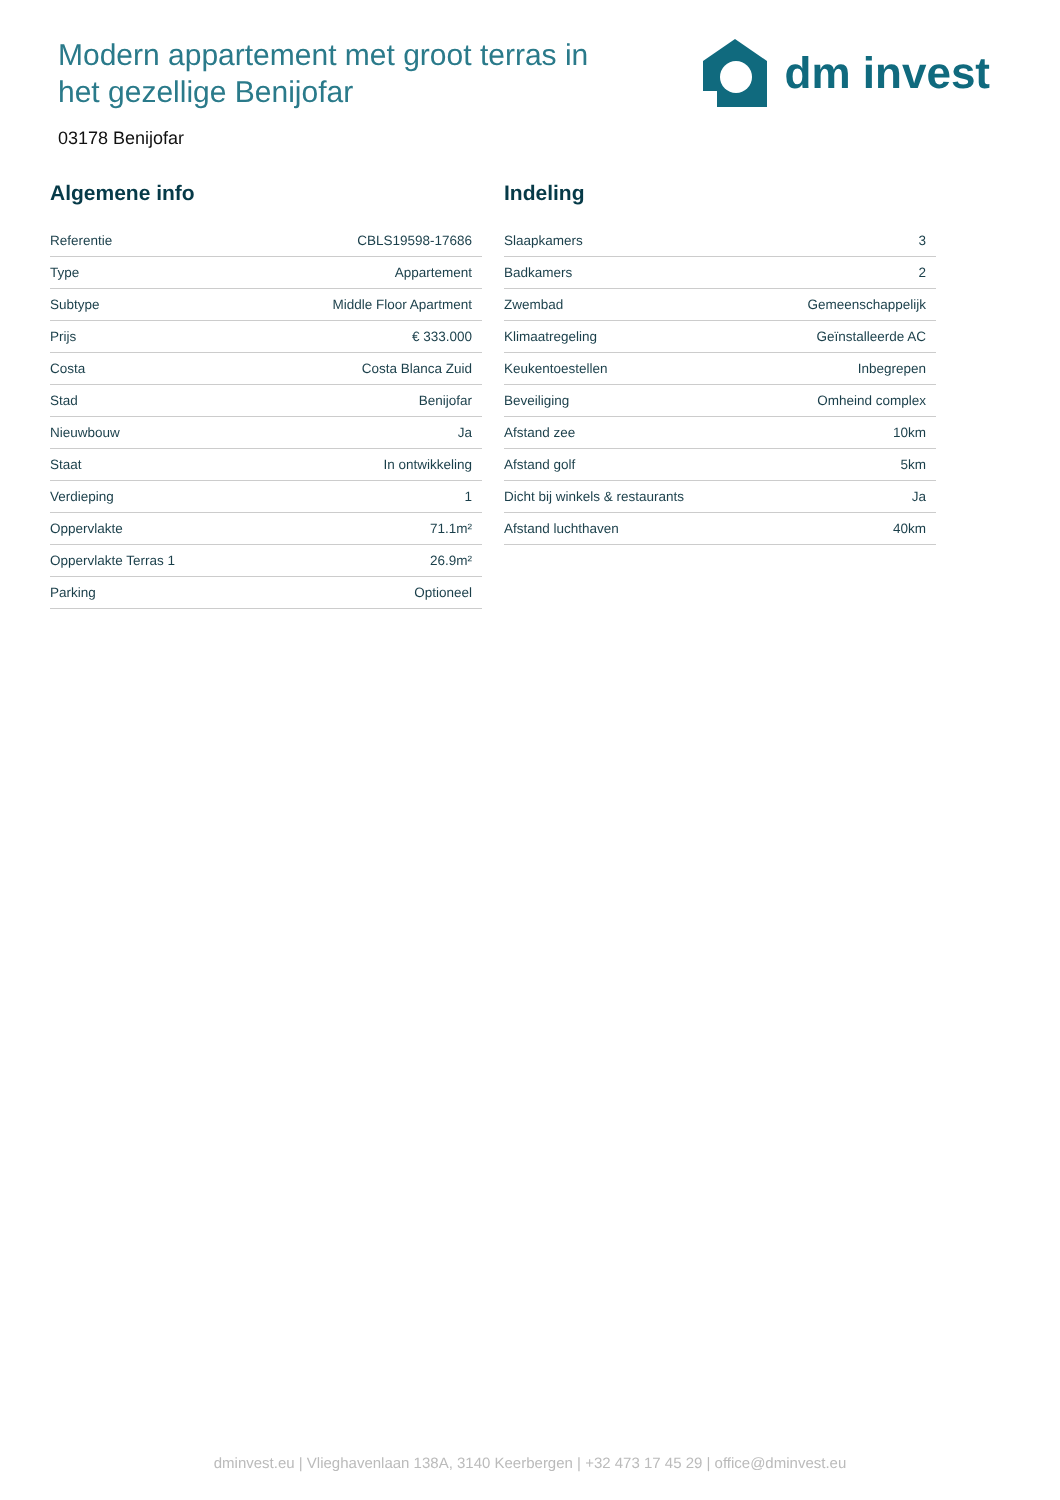Modern appartement met groot terras in het gezellige Benijofar
dm invest
03178 Benijofar
Algemene info
| Referentie | CBLS19598-17686 |
| Type | Appartement |
| Subtype | Middle Floor Apartment |
| Prijs | € 333.000 |
| Costa | Costa Blanca Zuid |
| Stad | Benijofar |
| Nieuwbouw | Ja |
| Staat | In ontwikkeling |
| Verdieping | 1 |
| Oppervlakte | 71.1m² |
| Oppervlakte Terras 1 | 26.9m² |
| Parking | Optioneel |
Indeling
| Slaapkamers | 3 |
| Badkamers | 2 |
| Zwembad | Gemeenschappelijk |
| Klimaatregeling | Geïnstalleerde AC |
| Keukentoestellen | Inbegrepen |
| Beveiliging | Omheind complex |
| Afstand zee | 10km |
| Afstand golf | 5km |
| Dicht bij winkels & restaurants | Ja |
| Afstand luchthaven | 40km |
dminvest.eu | Vlieghavenlaan 138A, 3140 Keerbergen | +32 473 17 45 29 | office@dminvest.eu